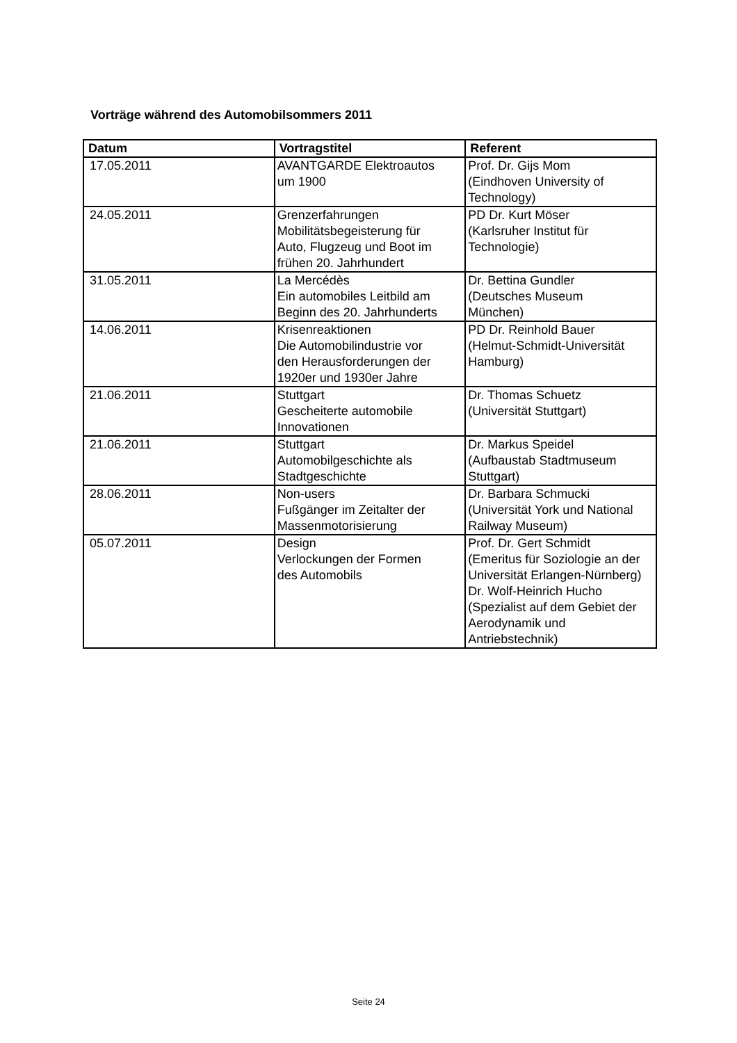Vorträge während des Automobilsommers 2011
| Datum | Vortragstitel | Referent |
| --- | --- | --- |
| 17.05.2011 | AVANTGARDE Elektroautos um 1900 | Prof. Dr. Gijs Mom (Eindhoven University of Technology) |
| 24.05.2011 | Grenzerfahrungen Mobilitätsbegeisterung für Auto, Flugzeug und Boot im frühen 20. Jahrhundert | PD Dr. Kurt Möser (Karlsruher Institut für Technologie) |
| 31.05.2011 | La Mercédès Ein automobiles Leitbild am Beginn des 20. Jahrhunderts | Dr. Bettina Gundler (Deutsches Museum München) |
| 14.06.2011 | Krisenreaktionen Die Automobilindustrie vor den Herausforderungen der 1920er und 1930er Jahre | PD Dr. Reinhold Bauer (Helmut-Schmidt-Universität Hamburg) |
| 21.06.2011 | Stuttgart Gescheiterte automobile Innovationen | Dr. Thomas Schuetz (Universität Stuttgart) |
| 21.06.2011 | Stuttgart Automobilgeschichte als Stadtgeschichte | Dr. Markus Speidel (Aufbaustab Stadtmuseum Stuttgart) |
| 28.06.2011 | Non-users Fußgänger im Zeitalter der Massenmotorisierung | Dr. Barbara Schmucki (Universität York und National Railway Museum) |
| 05.07.2011 | Design Verlockungen der Formen des Automobils | Prof. Dr. Gert Schmidt (Emeritus für Soziologie an der Universität Erlangen-Nürnberg) Dr. Wolf-Heinrich Hucho (Spezialist auf dem Gebiet der Aerodynamik und Antriebstechnik) |
Seite 24